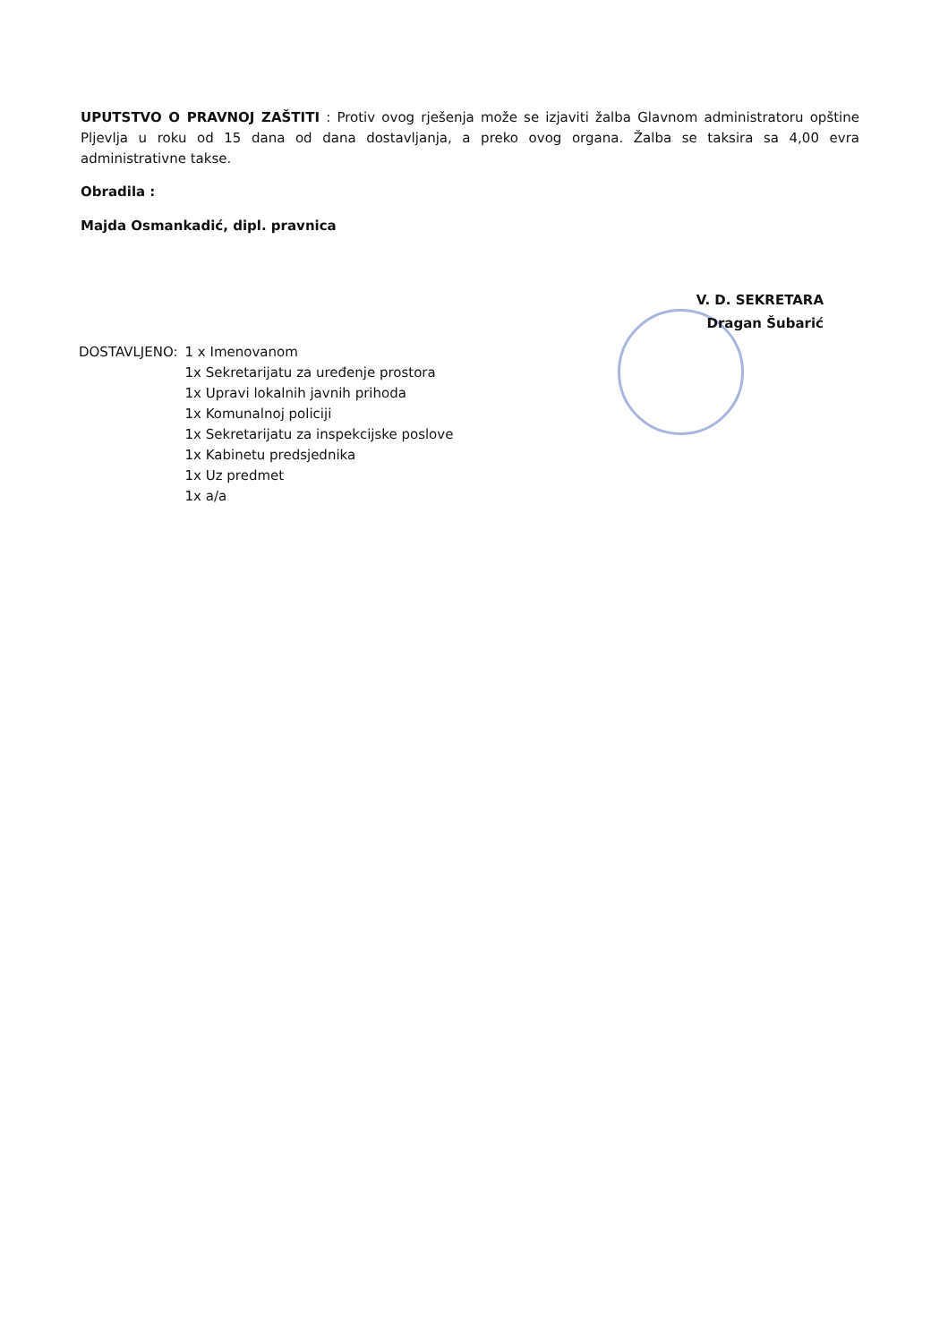UPUTSTVO O PRAVNOJ ZAŠTITI : Protiv ovog rješenja može se izjaviti žalba Glavnom administratoru opštine Pljevlja u roku od 15 dana od dana dostavljanja, a preko ovog organa. Žalba se taksira sa 4,00 evra administrativne takse.
Obradila :
Majda Osmankadić, dipl. pravnica
V. D. SEKRETARA
Dragan Šubarić
DOSTAVLJENO: 1 x Imenovanom
1x Sekretarijatu za uređenje prostora
1x Upravi lokalnih javnih prihoda
1x Komunalnoj policiji
1x Sekretarijatu za inspekcijske poslove
1x Kabinetu predsjednika
1x Uz predmet
1x a/a